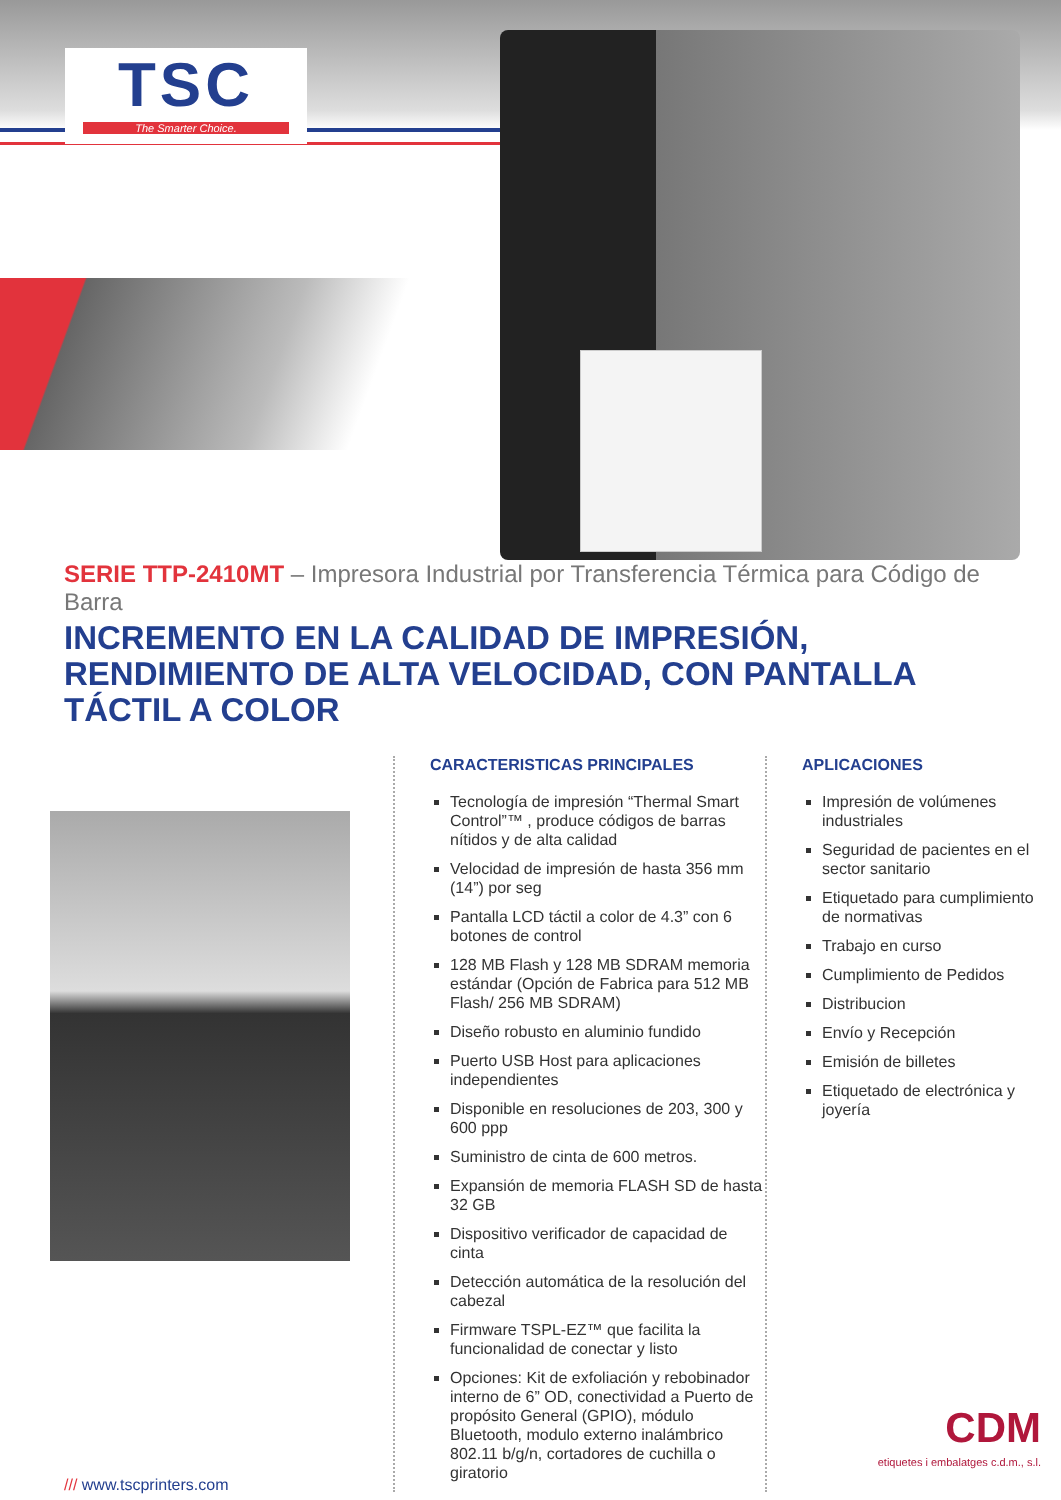TSC
The Smarter Choice.
SERIE TTP-2410MT – Impresora Industrial por Transferencia Térmica para Código de Barra
INCREMENTO EN LA CALIDAD DE IMPRESIÓN, RENDIMIENTO DE ALTA VELOCIDAD, CON PANTALLA TÁCTIL A COLOR
/// www.tscprinters.com
CARACTERISTICAS PRINCIPALES
Tecnología de impresión “Thermal Smart Control”™ , produce códigos de barras nítidos y de alta calidad
Velocidad de impresión de hasta 356 mm (14”) por seg
Pantalla LCD táctil a color de 4.3” con 6 botones de control
128 MB Flash y 128 MB SDRAM memoria estándar (Opción de Fabrica para 512 MB Flash/ 256 MB SDRAM)
Diseño robusto en aluminio fundido
Puerto USB Host para aplicaciones independientes
Disponible en resoluciones de 203, 300 y 600 ppp
Suministro de cinta de 600 metros.
Expansión de memoria FLASH SD de hasta 32 GB
Dispositivo verificador de capacidad de cinta
Detección automática de la resolución del cabezal
Firmware TSPL-EZ™ que facilita la funcionalidad de conectar y listo
Opciones: Kit de exfoliación y rebobinador interno de 6” OD, conectividad a Puerto de propósito General (GPIO), módulo Bluetooth, modulo externo inalámbrico 802.11 b/g/n, cortadores de cuchilla o giratorio
APLICACIONES
Impresión de volúmenes industriales
Seguridad de pacientes en el sector sanitario
Etiquetado para cumplimiento de normativas
Trabajo en curso
Cumplimiento de Pedidos
Distribucion
Envío y Recepción
Emisión de billetes
Etiquetado de electrónica y joyería
CDM
etiquetes i embalatges c.d.m., s.l.